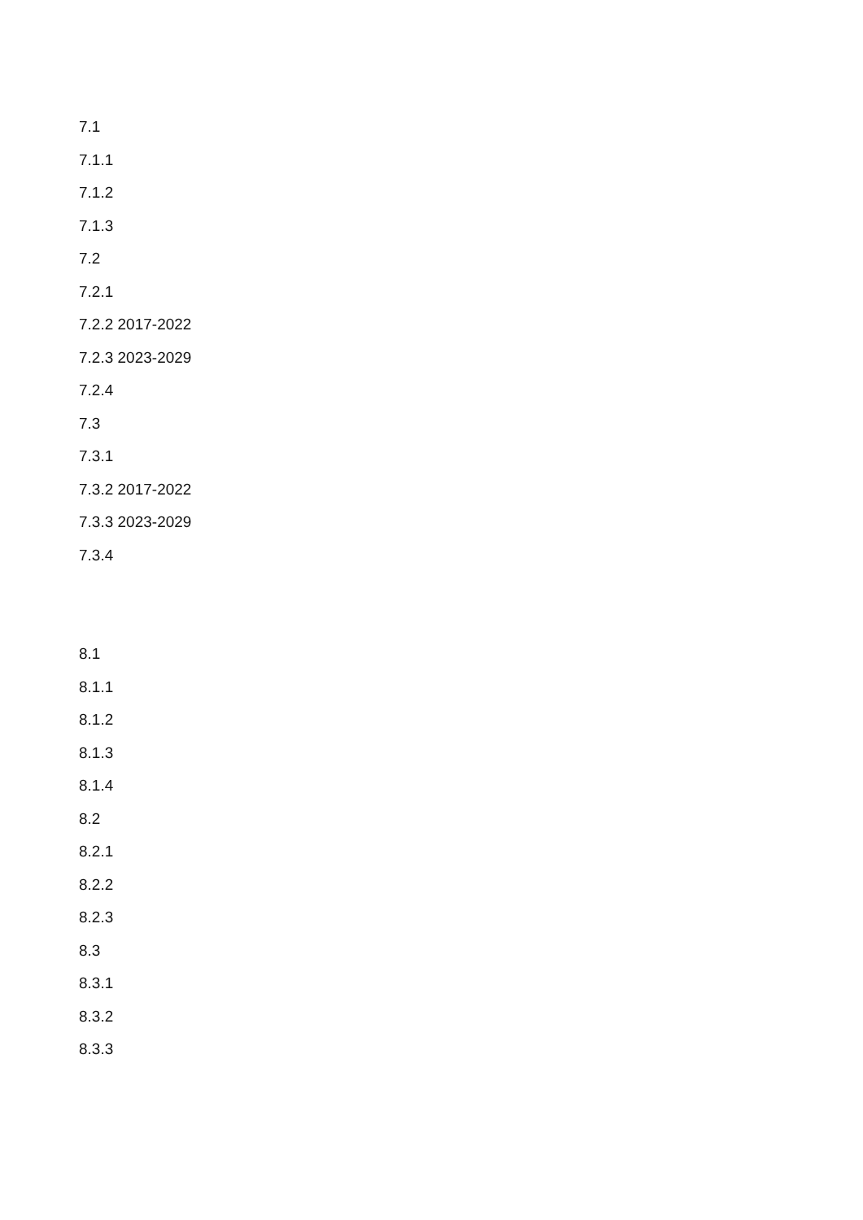7.1
7.1.1
7.1.2
7.1.3
7.2
7.2.1
7.2.2 2017-2022
7.2.3 2023-2029
7.2.4
7.3
7.3.1
7.3.2 2017-2022
7.3.3 2023-2029
7.3.4
8.1
8.1.1
8.1.2
8.1.3
8.1.4
8.2
8.2.1
8.2.2
8.2.3
8.3
8.3.1
8.3.2
8.3.3